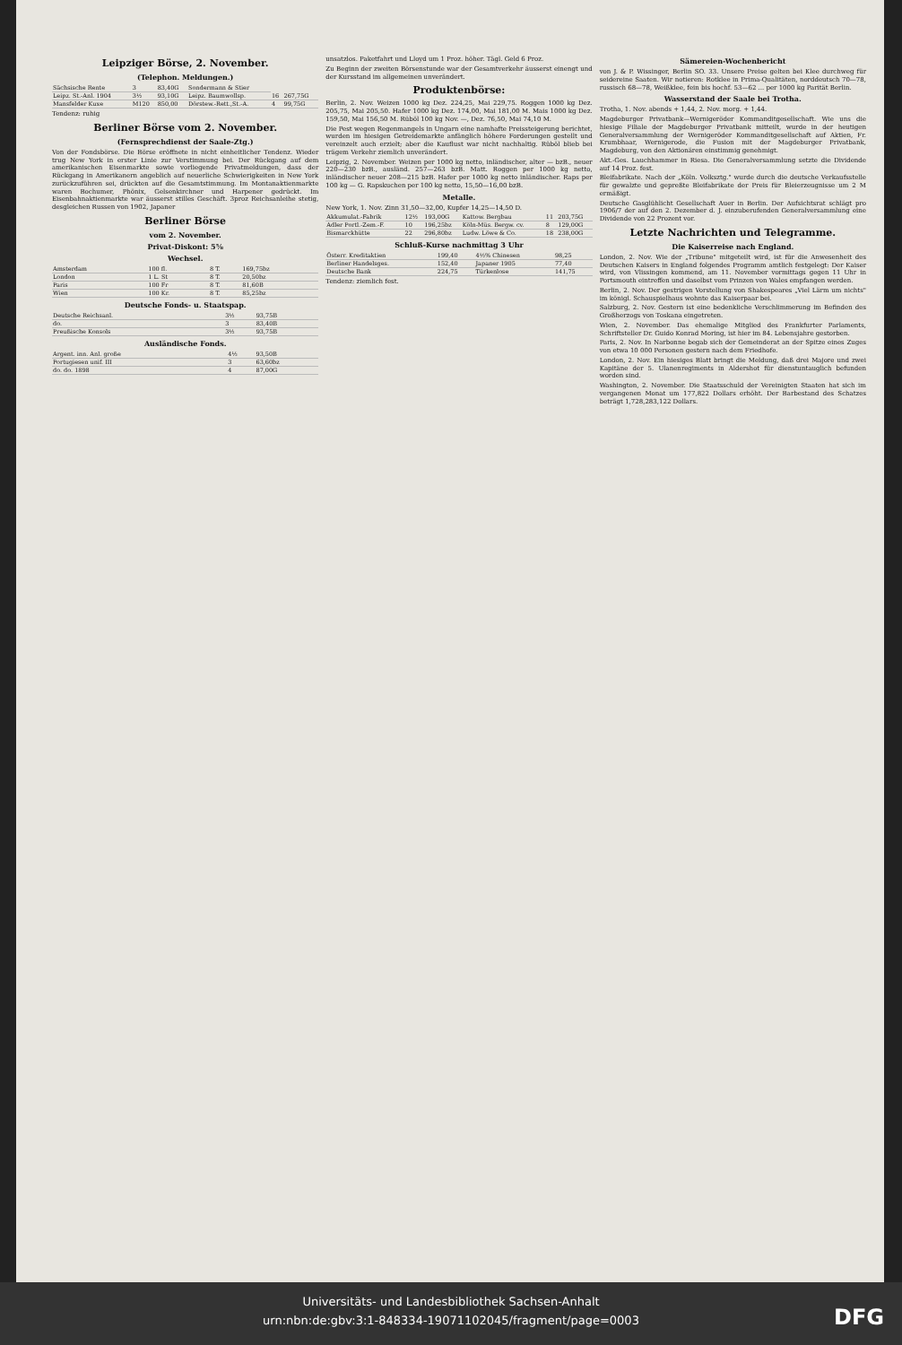Leipziger Börse, 2. November.
(Telephon. Meldungen.)
| Sächsische Rente | 3 | 83,40G | Sondermann & Stier | | |
| Leipz. St.-Anl. 1904 | 3½ | 93,10G | Leipz. Baumwollsp. | 16 | 267,75G |
| Mansfelder Kuxe | M120 | 850,00 | Dörstew.-Rett.,St.-A. | 4 | 99,75G |
Tendenz: ruhig
Berliner Börse vom 2. November.
(Fernsprechdienst der Saale-Ztg.)
Von der Fondsbörse. Die Börse eröffnete in nicht einheitlicher Tendenz. Wieder trug New York in erster Linie zur Verstimmung bei. Der Rückgang auf dem amerikanischen Eisenmarkte sowie vorliegende Privatmeldungen, dass der Rückgang in Amerikanern angeblich auf neuerliche Schwierigkeiten in New York zurückzuführen sei, drückten auf die Gesamtstimmung. Im Montanaktienmarkte waren Bochumer, Phönix, Gelsenkirchner und Harpener gedrückt. Im Eisenbahnaktienmarkte war äusserst stilles Geschäft. 3proz Reichsanleihe stetig, desgleichen Russen von 1902, Japaner
Berliner Börse
vom 2. November.
Privat-Diskont: 5⅝
Wechsel.
| Amsterdam | 100 fl. | 8 T. | 169,75bz |
| London | 1 L. St | 8 T. | 20,50bz |
| Paris | 100 Fr | 8 T. | 81,60B |
| Wien | 100 Kr. | 8 T. | 85,25bz |
Deutsche Fonds- u. Staatspap.
| Deutsche Reichsanl. | 3½ | 93,75B |
| do. | 3 | 83,40B |
| Preußische Konsols | 3½ | 93,75B |
Ausländische Fonds.
| Argent. inn. Anl. große | 4½ | 93,50B |
| Portugiesen unif. III | 3 | 63,60bz |
| do. do. 1898 | 4 | 87,00G |
unsatzlos. Paketfahrt und Lloyd um 1 Proz. höher. Tägl. Geld 6 Proz.
Zu Beginn der zweiten Börsenstunde war der Gesamtverkehr äusserst einengt und der Kursstand im allgemeinen unverändert.
Produktenbörse:
Berlin, 2. Nov. Weizen 1000 kg Dez. 224,25, Mai 229,75. Roggen 1000 kg Dez. 205,75, Mai 205,50. Hafer 1000 kg Dez. 174,00, Mai 181,00 M. Mais 1000 kg Dez. 159,50, Mai 156,50 M. Rüböl 100 kg Nov. —, Dez. 76,50, Mai 74,10 M.
Die Pest wegen Regenmangels in Ungarn eine namhafte Preissteigerung berichtet, wurden im hiesigen Getreidemarkte anfänglich höhere Forderungen gestellt und vereinzelt auch erzielt; aber die Kauflust war nicht nachhaltig. Rüböl blieb bei trägem Verkehr ziemlich unverändert.
Leipzig, 2. November. Weizen per 1000 kg netto, inländischer, alter — bzB., neuer 220—230 bzB., ausländ. 257—263 bzB. Matt. Roggen per 1000 kg netto, inländischer neuer 208—215 bzB. Hafer per 1000 kg netto inländischer. Raps per 100 kg — G. Rapskuchen per 100 kg netto, 15,50—16,00 bzB.
Metalle.
New York, 1. Nov. Zinn 31,50—32,00, Kupfer 14,25—14,50 D.
| Akkumulat.-Fabrik | 12½ | 193,00G | Kattow. Bergbau | 11 | 203,75G |
| Adler Portl.-Zem.-F. | 10 | 196,25bz | Köln-Müs. Bergw. cv. | 8 | 129,00G |
| Bismarckhütte | 22 | 296,80bz | Ludw. Löwe & Co. | 18 | 238,00G |
Schluß-Kurse nachmittag 3 Uhr
| Österr. Kreditaktien | 199,40 | 4½% Chinesen | 98,25 |
| Berliner Handelsges. | 152,40 | Japaner 1905 | 77,40 |
| Deutsche Bank | 224,75 | Türkenlose | 141,75 |
Tendenz: ziemlich fest.
Sämereien-Wochenbericht
von J. & P. Wissinger, Berlin SO. 33. Unsere Preise gelten bei Klee durchweg für seidereine Saaten. Wir notieren: Rotklee in Prima-Qualitäten, norddeutsch 70—78, russisch 68—78, Weißklee, fein bis hochf. 53—62 ... per 1000 kg Parität Berlin.
Wasserstand der Saale bei Trotha.
Trotha, 1. Nov. abends + 1,44, 2. Nov. morg. + 1,44.
Magdeburger Privatbank—Wernigeröder Kommanditgesellschaft. Wie uns die hiesige Filiale der Magdeburger Privatbank mitteilt, wurde in der heutigen Generalversammlung der Wernigeröder Kommanditgesellschaft auf Aktien, Fr. Krumbhaar, Wernigerode, die Fusion mit der Magdeburger Privatbank, Magdeburg, von den Aktionären einstimmig genehmigt.
Akt.-Ges. Lauchhammer in Riesa. Die Generalversammlung setzte die Dividende auf 14 Proz. fest.
Bleifabrikate. Nach der „Köln. Volksztg." wurde durch die deutsche Verkaufsstelle für gewalzte und gepreßte Bleifabrikate der Preis für Bleierzeugnisse um 2 M ermäßigt.
Deutsche Gasglühlicht Gesellschaft Auer in Berlin. Der Aufsichtsrat schlägt pro 1906/7 der auf den 2. Dezember d. J. einzuberufenden Generalversammlung eine Dividende von 22 Prozent vor.
Letzte Nachrichten und Telegramme.
Die Kaiserreise nach England.
London, 2. Nov. Wie der „Tribune" mitgeteilt wird, ist für die Anwesenheit des Deutschen Kaisers in England folgendes Programm amtlich festgelegt: Der Kaiser wird, von Vlissingen kommend, am 11. November vormittags gegen 11 Uhr in Portsmouth eintreffen und daselbst vom Prinzen von Wales empfangen werden.
Berlin, 2. Nov. Der gestrigen Vorstellung von Shakespeares „Viel Lärm um nichts" im königl. Schauspielhaus wohnte das Kaiserpaar bei.
Salzburg, 2. Nov. Gestern ist eine bedenkliche Verschlimmerung im Befinden des Großherzogs von Toskana eingetreten.
Wien, 2. November. Das ehemalige Mitglied des Frankfurter Parlaments, Schriftsteller Dr. Guido Konrad Moring, ist hier im 84. Lebensjahre gestorben.
Paris, 2. Nov. In Narbonne begab sich der Gemeinderat an der Spitze eines Zuges von etwa 10 000 Personen gestern nach dem Friedhofe.
London, 2. Nov. Ein hiesiges Blatt bringt die Meldung, daß drei Majore und zwei Kapitäne der 5. Ulanenregiments in Aldershot für dienstuntauglich befunden worden sind.
Washington, 2. November. Die Staatsschuld der Vereinigten Staaten hat sich im vergangenen Monat um 177,822 Dollars erhöht. Der Barbestand des Schatzes beträgt 1,728,283,122 Dollars.
Universitäts- und Landesbibliothek Sachsen-Anhalt
urn:nbn:de:gbv:3:1-848334-19071102045/fragment/page=0003
DFG